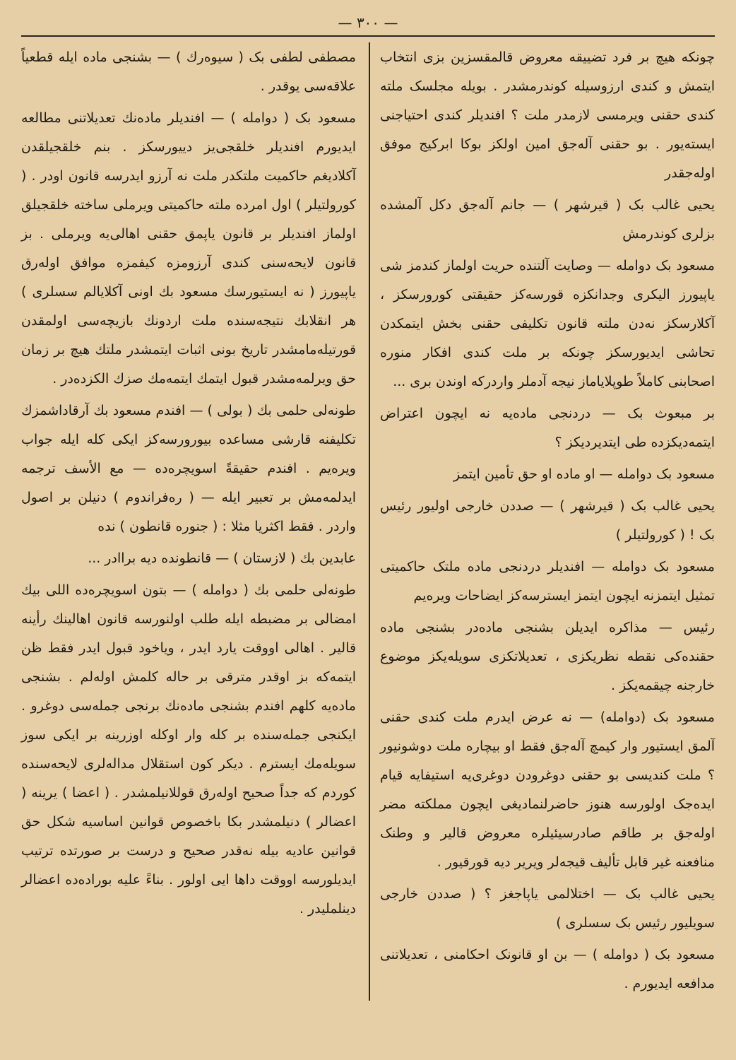— ٣٠٠ —
چونکه هیچ بر فرد تضییقه معروض قالمقسزین بزی انتخاب ایتمش و کندی ارزوسیله کوندرمشدر . بویله مجلسک ملته کندی حقنی ویرمسی لازمدر ملت ؟ افندیلر کندی احتیاجنی ایسته‌یور . بو حقنی آله‌جق امین اولکز بوکا ابرکیج موفق اوله‌جقدر
یحیی غالب بک ( قیرشهر ) — جانم آله‌جق دکل آلمشده بزلری کوندرمش
مسعود بک دوامله — وصایت آلتنده حریت اولماز کندمز شی یاپیورز الیکری وجدانکزه قورسه‌کز حقیقتی کورورسکز ، آکلارسکز نه‌دن ملته قانون تکلیفی حقنی بخش ایتمکدن تحاشی ایدیورسکز چونکه بر ملت کندی افکار منوره اصحابنی کاملاً طوپلایاماز نیجه آدملر واردرکه اوندن بری ...
بر مبعوث بک — دردنجی ماده‌یه نه ایچون اعتراض ایتمه‌دیکزده طی ایتدیردیکز ؟
مسعود بک دوامله — او ماده او حق تأمین ایتمز
یحیی غالب بک ( قیرشهر ) — صددن خارجی اولیور رئیس بک ! ( کورولتیلر )
مسعود بک دوامله — افندیلر دردنجی ماده ملتک حاکمیتی تمثیل ایتمزنه ایچون ایتمز ایسترسه‌کز ایضاحات ویره‌یم
رئیس — مذاکره ایدیلن بشنجی ماده‌در بشنجی ماده حقنده‌کی نقطه نظریکزی ، تعدیلاتکزی سویله‌یکز موضوع خارجنه چیقمه‌یکز .
مسعود بک (دوامله) — نه عرض ایدرم ملت کندی حقنی آلمق ایستیور وار کیمچ آله‌جق فقط او بیچاره ملت دوشونیور ؟ ملت کندیسی بو حقنی دوغرودن دوغری‌یه استیفایه قیام ایده‌جک اولورسه هنوز حاضرلنمادیغی ایچون مملکته مضر اوله‌جق بر طاقم صادرسیئیلره معروض قالیر و وطنک منافعنه غیر قابل تألیف قیجه‌لر ویریر دیه قورقیور .
یحیی غالب بک — اختلالمی یاپاجغز ؟ ( صددن خارجی سویلیور رئیس بک سسلری )
مسعود بک ( دوامله ) — بن او قانونک احکامنی ، تعدیلاتنی مدافعه ایدیورم .
مصطفی لطفی بک ( سیوه‌رك ) — بشنجی ماده ایله قطعیاً علاقه‌سی یوقدر .
مسعود بک ( دوامله ) — افندیلر ماده‌نك تعدیلاتنی مطالعه ایدیورم افندیلر خلقجی‌یز دییورسکز . بنم خلقجیلقدن آکلادیغم حاکمیت ملتکدر ملت نه آرزو ایدرسه قانون اودر . ( کورولتیلر ) اول امرده ملته حاکمیتی ویرملی ساخته خلقجیلق اولماز افندیلر بر قانون یاپمق حقنی اهالی‌یه ویرملی . بز قانون لایحه‌سنی کندی آرزومزه کیفمزه موافق اوله‌رق یاپیورز ( نه ایستیورسك مسعود بك اونی آکلایالم سسلری ) هر انقلابك نتیجه‌سنده ملت اردونك بازیچه‌سی اولمقدن قورتیله‌مامشدر تاریخ بونی اثبات ایتمشدر ملتك هیچ بر زمان حق ویرلمه‌مشدر قبول ایتمك ایتمه‌مك صزك الکزده‌در .
طونه‌لی حلمی بك ( بولی ) — افندم مسعود بك آرقاداشمزك تکلیفنه قارشی مساعده بیورورسه‌کز ایکی کله ایله جواب ویره‌یم . افندم حقیقةً اسویچره‌ده — مع الأسف ترجمه ایدلمه‌مش بر تعبیر ایله — ( رەفراندوم ) دنیلن بر اصول واردر . فقط اکثریا مثلا : ( جنوره قانطون ) نده
عابدین بك ( لازستان ) — قانطونده دیه براادر ...
طونه‌لی حلمی بك ( دوامله ) — بتون اسویچره‌ده اللی بیك امضالی بر مضبطه ایله طلب اولنورسه قانون اهالینك رأینه قالیر . اهالی اووقت یارد ایدر ، ویاخود قبول ایدر فقط ظن ایتمه‌که بز اوقدر مترقی بر حاله کلمش اوله‌لم . بشنجی ماده‌یه کلهم افندم بشنجی ماده‌نك برنجی جمله‌سی دوغرو . ایکنجی جمله‌سنده بر کله وار اوکله اوزرینه بر ایکی سوز سویله‌مك ایسترم . دیکر کون استقلال مداله‌لری لایحه‌سنده کوردم که جداً صحیح اوله‌رق قوللانیلمشدر . ( اعضا ) یرینه ( اعضالر ) دنیلمشدر بکا باخصوص قوانین اساسیه شکل حق قوانین عادیه بیله نه‌قدر صحیح و درست بر صورتده ترتیب ایدیلورسه اووقت داها ایی اولور . بناءً علیه بوراده‌ده اعضالر دینلملیدر .